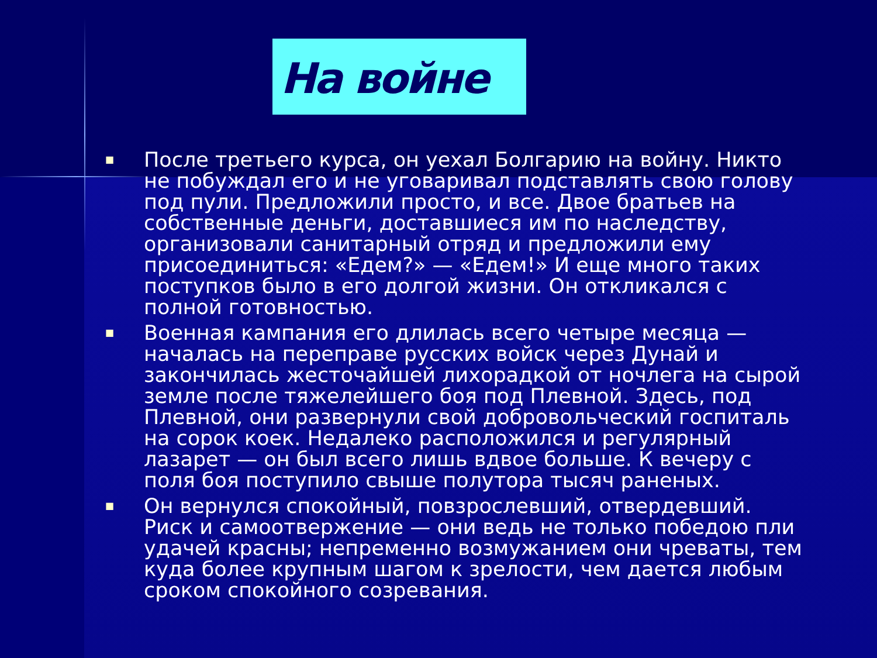На войне
■ После третьего курса, он уехал Болгарию на войну. Никто не побуждал его и не уговаривал подставлять свою голову под пули. Предложили просто, и все. Двое братьев на собственные деньги, доставшиеся им по наследству, организовали санитарный отряд и предложили ему присоединиться: «Едем?» — «Едем!» И еще много таких поступков было в его долгой жизни. Он откликался с полной готовностью.
■ Военная кампания его длилась всего четыре месяца — началась на переправе русских войск через Дунай и закончилась жесточайшей лихорадкой от ночлега на сырой земле после тяжелейшего боя под Плевной. Здесь, под Плевной, они развернули свой добровольческий госпиталь на сорок коек. Недалеко расположился и регулярный лазарет — он был всего лишь вдвое больше. К вечеру с поля боя поступило свыше полутора тысяч раненых.
■ Он вернулся спокойный, повзрослевший, отвердевший. Риск и самоотвержение — они ведь не только победою пли удачей красны; непременно возмужанием они чреваты, тем куда более крупным шагом к зрелости, чем дается любым сроком спокойного созревания.